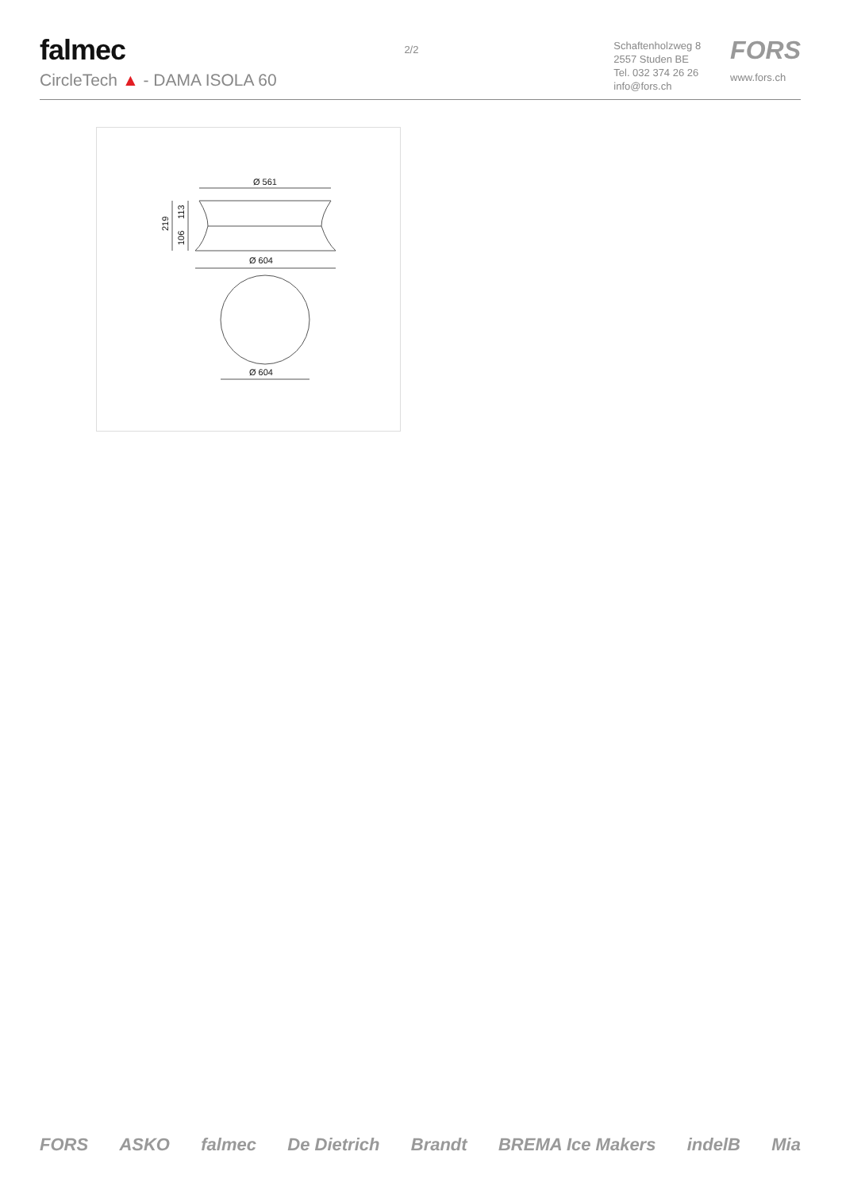falmec
CircleTech ▲ - DAMA ISOLA 60
2/2
Schaftenholzweg 8
2557 Studen BE
Tel. 032 374 26 26
info@fors.ch
FORS
www.fors.ch
Ø 561
Ø 604
Ø 604
219
113
106
FORS ASKO falmec De Dietrich Brandt BREMA Ice Makers indelB Mia